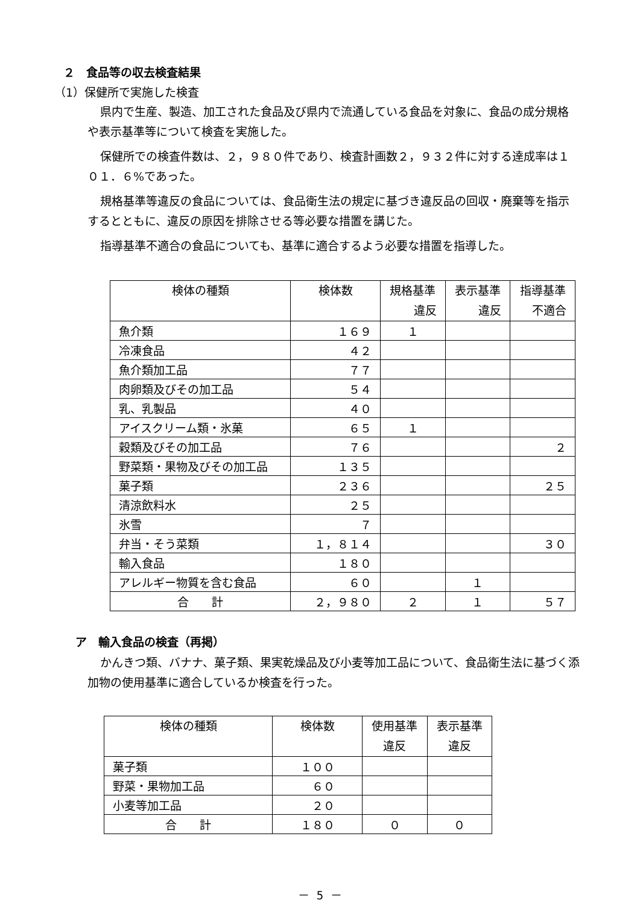２　食品等の収去検査結果
（1）保健所で実施した検査
県内で生産、製造、加工された食品及び県内で流通している食品を対象に、食品の成分規格や表示基準等について検査を実施した。
保健所での検査件数は、２，９８０件であり、検査計画数２，９３２件に対する達成率は１０１．６%であった。
規格基準等違反の食品については、食品衛生法の規定に基づき違反品の回収・廃棄等を指示するとともに、違反の原因を排除させる等必要な措置を講じた。
指導基準不適合の食品についても、基準に適合するよう必要な措置を指導した。
| 検体の種類 | 検体数 | 規格基準 違反 | 表示基準 違反 | 指導基準 不適合 |
| --- | --- | --- | --- | --- |
| 魚介類 | １６９ | １ | | |
| 冷凍食品 | ４２ | | | |
| 魚介類加工品 | ７７ | | | |
| 肉卵類及びその加工品 | ５４ | | | |
| 乳、乳製品 | ４０ | | | |
| アイスクリーム類・氷菓 | ６５ | １ | | |
| 穀類及びその加工品 | ７６ | | | ２ |
| 野菜類・果物及びその加工品 | １３５ | | | |
| 菓子類 | ２３６ | | | ２５ |
| 清涼飲料水 | ２５ | | | |
| 氷雪 | ７ | | | |
| 弁当・そう菜類 | １，８１４ | | | ３０ |
| 輸入食品 | １８０ | | | |
| アレルギー物質を含む食品 | ６０ | | １ | |
| 合 計 | ２，９８０ | ２ | １ | ５７ |
ア　輸入食品の検査（再掲）
かんきつ類、バナナ、菓子類、果実乾燥品及び小麦等加工品について、食品衛生法に基づく添加物の使用基準に適合しているか検査を行った。
| 検体の種類 | 検体数 | 使用基準 違反 | 表示基準 違反 |
| --- | --- | --- | --- |
| 菓子類 | １００ | | |
| 野菜・果物加工品 | ６０ | | |
| 小麦等加工品 | ２０ | | |
| 合 計 | １８０ | ０ | ０ |
－ 5 －